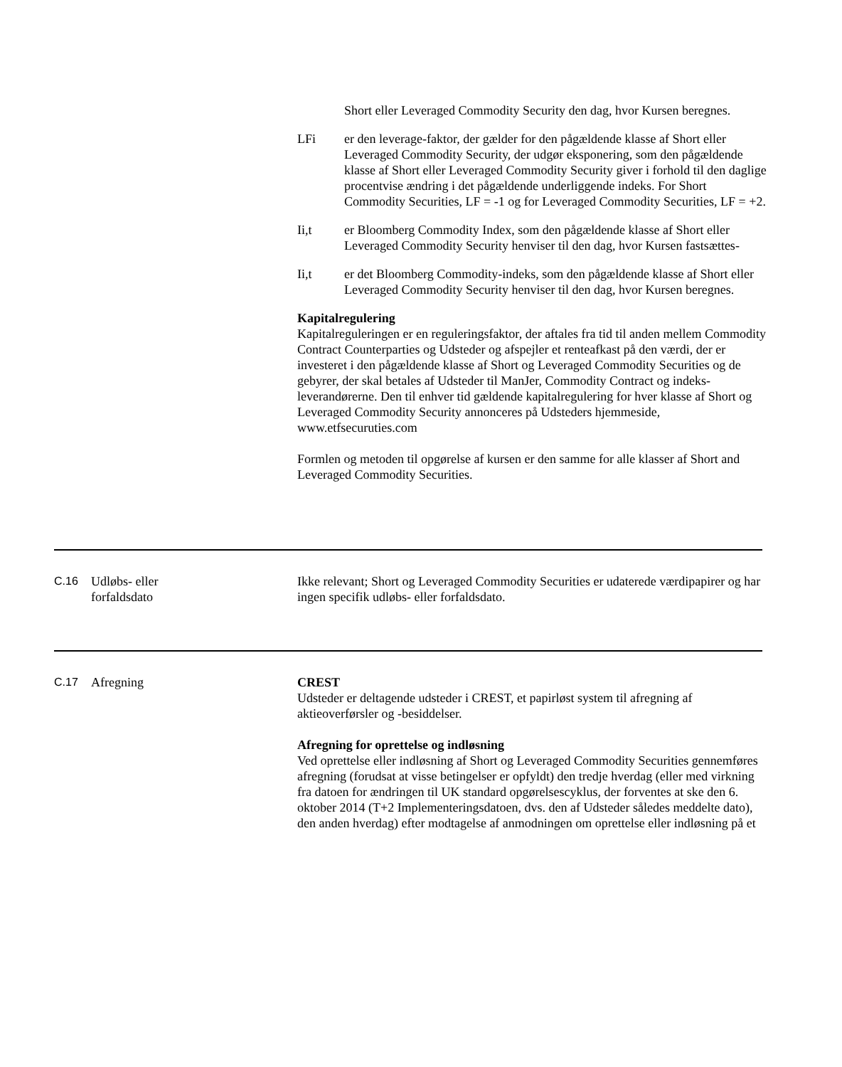Short eller Leveraged Commodity Security den dag, hvor Kursen beregnes.
LFi er den leverage-faktor, der gælder for den pågældende klasse af Short eller Leveraged Commodity Security, der udgør eksponering, som den pågældende klasse af Short eller Leveraged Commodity Security giver i forhold til den daglige procentvise ændring i det pågældende underliggende indeks. For Short Commodity Securities, LF = -1 og for Leveraged Commodity Securities, LF = +2.
Ii,t er Bloomberg Commodity Index, som den pågældende klasse af Short eller Leveraged Commodity Security henviser til den dag, hvor Kursen fastsættes-
Ii,t er det Bloomberg Commodity-indeks, som den pågældende klasse af Short eller Leveraged Commodity Security henviser til den dag, hvor Kursen beregnes.
Kapitalregulering
Kapitalreguleringen er en reguleringsfaktor, der aftales fra tid til anden mellem Commodity Contract Counterparties og Udsteder og afspejler et renteafkast på den værdi, der er investeret i den pågældende klasse af Short og Leveraged Commodity Securities og de gebyrer, der skal betales af Udsteder til ManJer, Commodity Contract og indeks-leverandørerne. Den til enhver tid gældende kapitalregulering for hver klasse af Short og Leveraged Commodity Security annonceres på Udsteders hjemmeside, www.etfsecuruties.com
Formlen og metoden til opgørelse af kursen er den samme for alle klasser af Short and Leveraged Commodity Securities.
C.16 Udløbs- eller
forfaldsdato
Ikke relevant; Short og Leveraged Commodity Securities er udaterede værdipapirer og har ingen specifik udløbs- eller forfaldsdato.
C.17 Afregning CREST
Udsteder er deltagende udsteder i CREST, et papirløst system til afregning af aktieoverførsler og -besiddelser.
Afregning for oprettelse og indløsning
Ved oprettelse eller indløsning af Short og Leveraged Commodity Securities gennemføres afregning (forudsat at visse betingelser er opfyldt) den tredje hverdag (eller med virkning fra datoen for ændringen til UK standard opgørelsescyklus, der forventes at ske den 6. oktober 2014 (T+2 Implementeringsdatoen, dvs. den af Udsteder således meddelte dato), den anden hverdag) efter modtagelse af anmodningen om oprettelse eller indløsning på et